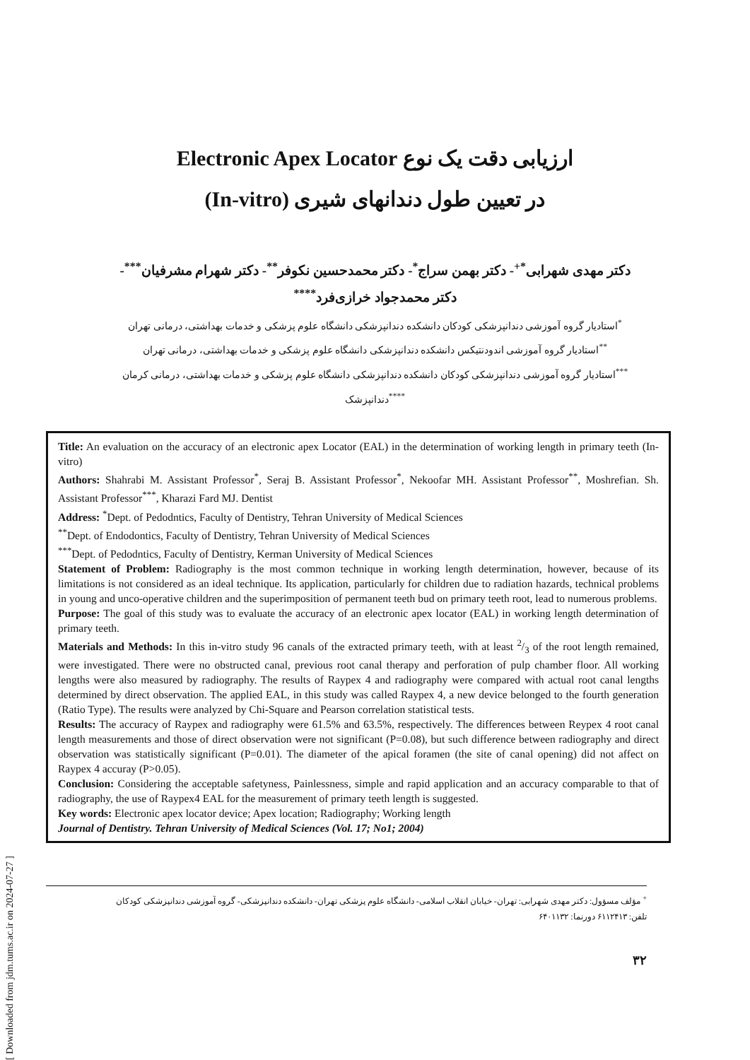[ Downloaded from jdm.tums.ac.ir on 2024-07-27 ]
ارزیابی دقت یک نوع Electronic Apex Locator
در تعیین طول دندانهای شیری (In-vitro)
دکتر مهدی شهرابی<sup>*+</sup>- دکتر بهمن سراج<sup>*</sup>- دکتر محمدحسین نکوفر<sup>**</sup>- دکتر شهرام مشرفیان<sup>***</sup>-
دکتر محمدجواد خرازی‌فرد<sup>****</sup>
<sup>*</sup> استادیار گروه آموزشی دندانپزشکی کودکان دانشکده دندانپزشکی دانشگاه علوم پزشکی و خدمات بهداشتی، درمانی تهران
<sup>**</sup> استادیار گروه آموزشی اندودنتیکس دانشکده دندانپزشکی دانشگاه علوم پزشکی و خدمات بهداشتی، درمانی تهران
<sup>***</sup> استادیار گروه آموزشی دندانپزشکی کودکان دانشکده دندانپزشکی دانشگاه علوم پزشکی و خدمات بهداشتی، درمانی کرمان
<sup>****</sup>دندانپزشک
Title: An evaluation on the accuracy of an electronic apex Locator (EAL) in the determination of working length in primary teeth (In-vitro)
Authors: Shahrabi M. Assistant Professor<sup>*</sup>, Seraj B. Assistant Professor<sup>*</sup>, Nekoofar MH. Assistant Professor<sup>**</sup>, Moshrefian. Sh. Assistant Professor<sup>***</sup>, Kharazi Fard MJ. Dentist
Address: <sup>*</sup>Dept. of Pedodntics, Faculty of Dentistry, Tehran University of Medical Sciences
<sup>**</sup> Dept. of Endodontics, Faculty of Dentistry, Tehran University of Medical Sciences
<sup>***</sup> Dept. of Pedodntics, Faculty of Dentistry, Kerman University of Medical Sciences
Statement of Problem: Radiography is the most common technique in working length determination, however, because of its limitations is not considered as an ideal technique. Its application, particularly for children due to radiation hazards, technical problems in young and unco-operative children and the superimposition of permanent teeth bud on primary teeth root, lead to numerous problems.
Purpose: The goal of this study was to evaluate the accuracy of an electronic apex locator (EAL) in working length determination of primary teeth.
Materials and Methods: In this in-vitro study 96 canals of the extracted primary teeth, with at least 2/3 of the root length remained, were investigated. There were no obstructed canal, previous root canal therapy and perforation of pulp chamber floor. All working lengths were also measured by radiography. The results of Raypex 4 and radiography were compared with actual root canal lengths determined by direct observation. The applied EAL, in this study was called Raypex 4, a new device belonged to the fourth generation (Ratio Type). The results were analyzed by Chi-Square and Pearson correlation statistical tests.
Results: The accuracy of Raypex and radiography were 61.5% and 63.5%, respectively. The differences between Reypex 4 root canal length measurements and those of direct observation were not significant (P=0.08), but such difference between radiography and direct observation was statistically significant (P=0.01). The diameter of the apical foramen (the site of canal opening) did not affect on Raypex 4 accuray (P>0.05).
Conclusion: Considering the acceptable safetyness, Painlessness, simple and rapid application and an accuracy comparable to that of radiography, the use of Raypex4 EAL for the measurement of primary teeth length is suggested.
Key words: Electronic apex locator device; Apex location; Radiography; Working length
Journal of Dentistry. Tehran University of Medical Sciences (Vol. 17; No1; 2004)
<sup>+</sup> مؤلف مسؤول: دکتر مهدی شهرابی: تهران- خیابان انقلاب اسلامی- دانشگاه علوم پزشکی تهران- دانشکده دندانپزشکی- گروه آموزشی دندانپزشکی کودکان
تلفن: ۶۱۱۲۴۱۳ دورنما: ۶۴۰۱۱۳۲
۳۲